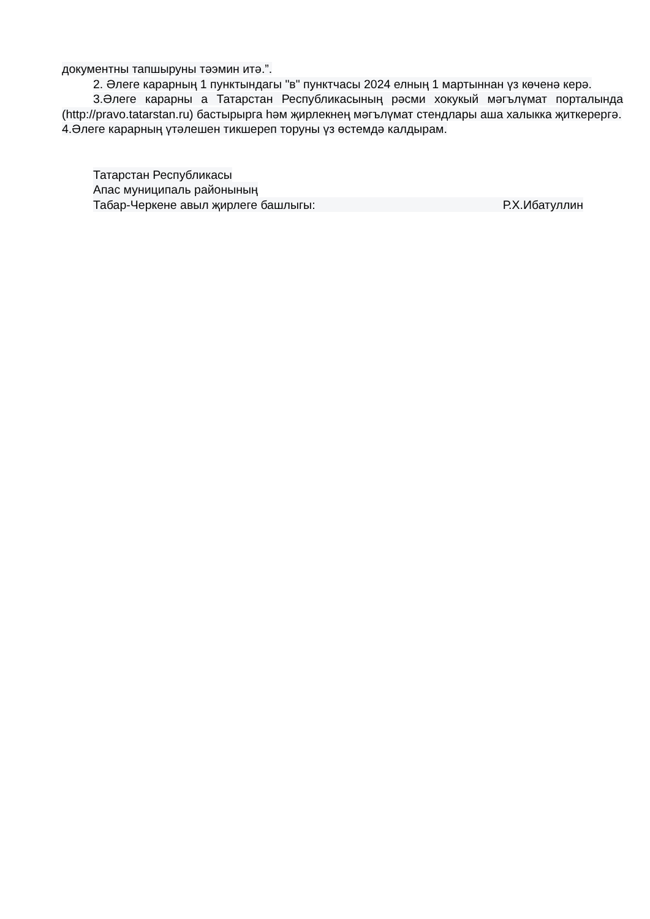документны тапшыруны тәэмин итә.”.
2. Әлеге карарның 1 пунктындагы "в" пунктчасы 2024 елның 1 мартыннан үз көченә керә.
3.Әлеге карарны а Татарстан Республикасының рәсми хокукый мәгълүмат порталында (http://pravo.tatarstan.ru) бастырырга һәм җирлекнең мәгълүмат стендлары аша халыкка җиткерергә.
4.Әлеге карарның үтәлешен тикшереп торуны үз өстемдә калдырам.
Татарстан Республикасы
Апас муниципаль районының
Табар-Черкене авыл җирлеге башлыгы: Р.Х.Ибатуллин